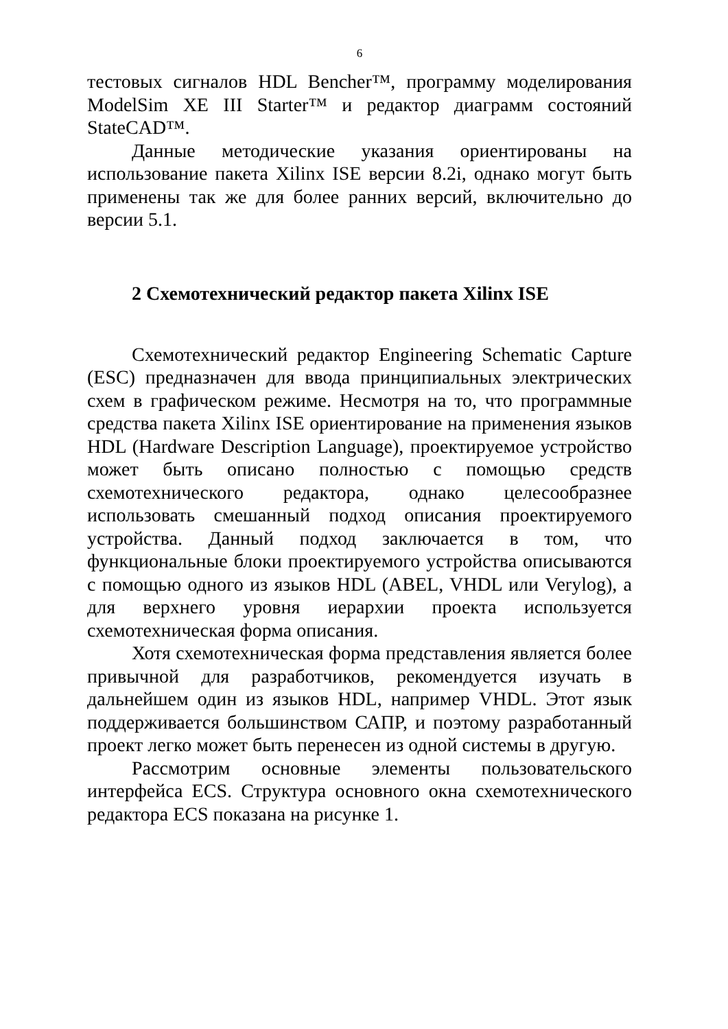6
тестовых сигналов HDL Bencher™, программу моделирования ModelSim XE III Starter™ и редактор диаграмм состояний StateCAD™.
Данные методические указания ориентированы на использование пакета Xilinx ISE версии 8.2i, однако могут быть применены так же для более ранних версий, включительно до версии 5.1.
2 Схемотехнический редактор пакета Xilinx ISE
Схемотехнический редактор Engineering Schematic Capture (ESC) предназначен для ввода принципиальных электрических схем в графическом режиме. Несмотря на то, что программные средства пакета Xilinx ISE ориентирование на применения языков HDL (Hardware Description Language), проектируемое устройство может быть описано полностью с помощью средств схемотехнического редактора, однако целесообразнее использовать смешанный подход описания проектируемого устройства. Данный подход заключается в том, что функциональные блоки проектируемого устройства описываются с помощью одного из языков HDL (ABEL, VHDL или Verylog), а для верхнего уровня иерархии проекта используется схемотехническая форма описания.
Хотя схемотехническая форма представления является более привычной для разработчиков, рекомендуется изучать в дальнейшем один из языков HDL, например VHDL. Этот язык поддерживается большинством САПР, и поэтому разработанный проект легко может быть перенесен из одной системы в другую.
Рассмотрим основные элементы пользовательского интерфейса ECS. Структура основного окна схемотехнического редактора ECS показана на рисунке 1.